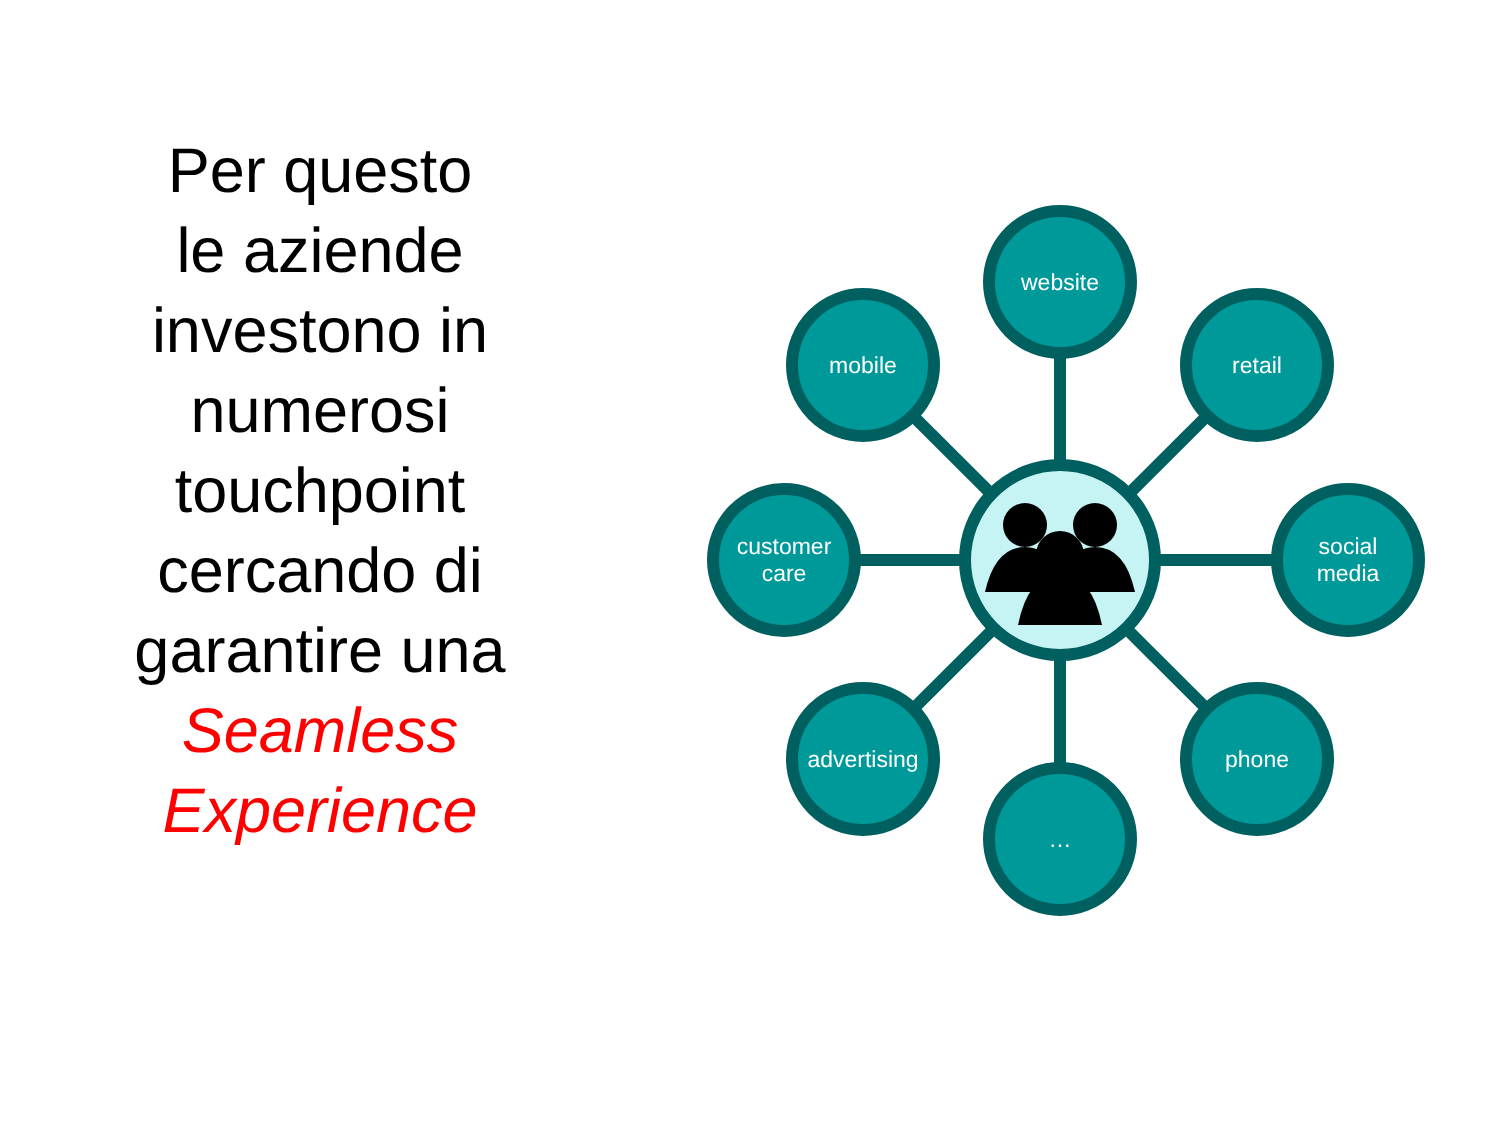Per questo
le aziende
investono in
numerosi
touchpoint
cercando di
garantire una
Seamless
Experience
website
mobile retail
customer
care
social
media
advertising
phone
…